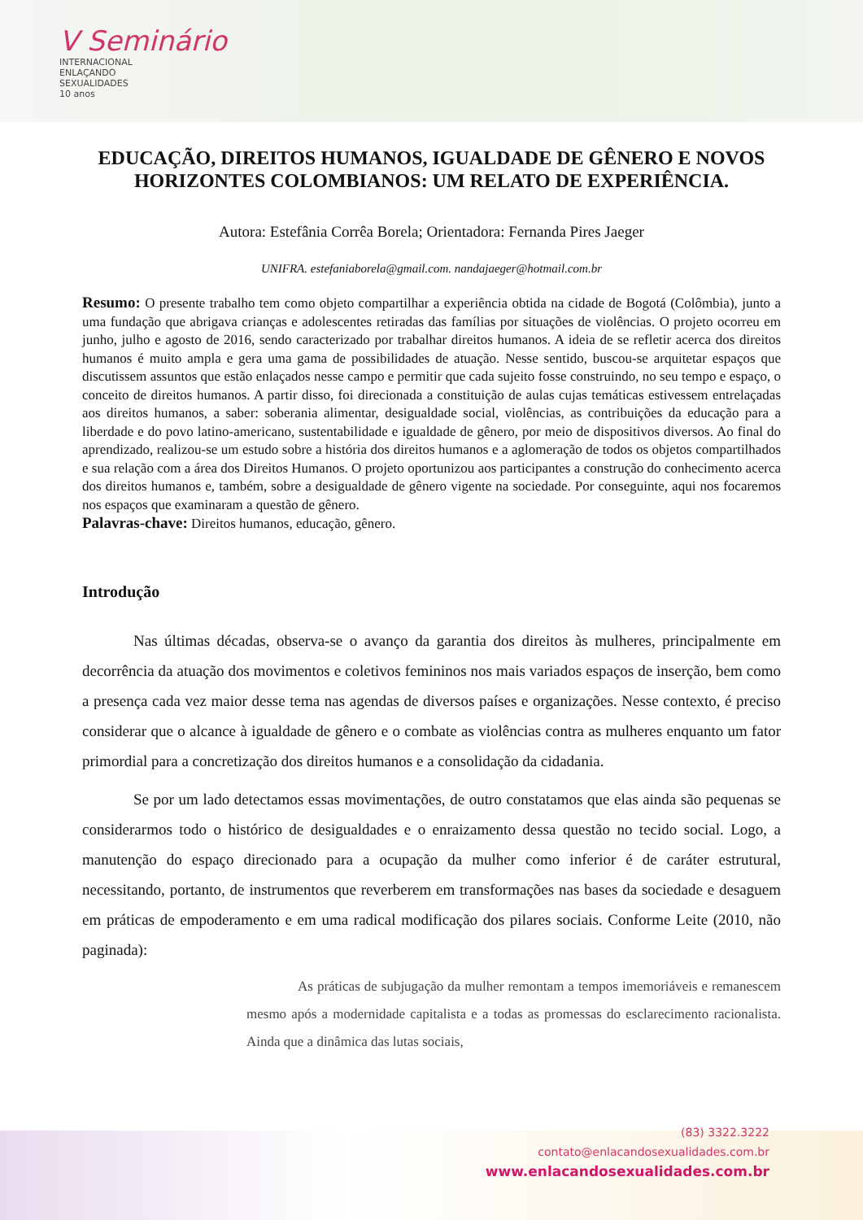V Seminário
INTERNACIONAL
ENLAÇANDO
SEXUALIDADES
10 anos
EDUCAÇÃO, DIREITOS HUMANOS, IGUALDADE DE GÊNERO E NOVOS HORIZONTES COLOMBIANOS: UM RELATO DE EXPERIÊNCIA.
Autora: Estefânia Corrêa Borela; Orientadora: Fernanda Pires Jaeger
UNIFRA. estefaniaborela@gmail.com. nandajaeger@hotmail.com.br
Resumo: O presente trabalho tem como objeto compartilhar a experiência obtida na cidade de Bogotá (Colômbia), junto a uma fundação que abrigava crianças e adolescentes retiradas das famílias por situações de violências. O projeto ocorreu em junho, julho e agosto de 2016, sendo caracterizado por trabalhar direitos humanos. A ideia de se refletir acerca dos direitos humanos é muito ampla e gera uma gama de possibilidades de atuação. Nesse sentido, buscou-se arquitetar espaços que discutissem assuntos que estão enlaçados nesse campo e permitir que cada sujeito fosse construindo, no seu tempo e espaço, o conceito de direitos humanos. A partir disso, foi direcionada a constituição de aulas cujas temáticas estivessem entrelaçadas aos direitos humanos, a saber: soberania alimentar, desigualdade social, violências, as contribuições da educação para a liberdade e do povo latino-americano, sustentabilidade e igualdade de gênero, por meio de dispositivos diversos. Ao final do aprendizado, realizou-se um estudo sobre a história dos direitos humanos e a aglomeração de todos os objetos compartilhados e sua relação com a área dos Direitos Humanos. O projeto oportunizou aos participantes a construção do conhecimento acerca dos direitos humanos e, também, sobre a desigualdade de gênero vigente na sociedade. Por conseguinte, aqui nos focaremos nos espaços que examinaram a questão de gênero.
Palavras-chave: Direitos humanos, educação, gênero.
Introdução
Nas últimas décadas, observa-se o avanço da garantia dos direitos às mulheres, principalmente em decorrência da atuação dos movimentos e coletivos femininos nos mais variados espaços de inserção, bem como a presença cada vez maior desse tema nas agendas de diversos países e organizações. Nesse contexto, é preciso considerar que o alcance à igualdade de gênero e o combate as violências contra as mulheres enquanto um fator primordial para a concretização dos direitos humanos e a consolidação da cidadania.
Se por um lado detectamos essas movimentações, de outro constatamos que elas ainda são pequenas se considerarmos todo o histórico de desigualdades e o enraizamento dessa questão no tecido social. Logo, a manutenção do espaço direcionado para a ocupação da mulher como inferior é de caráter estrutural, necessitando, portanto, de instrumentos que reverberem em transformações nas bases da sociedade e desaguem em práticas de empoderamento e em uma radical modificação dos pilares sociais. Conforme Leite (2010, não paginada):
As práticas de subjugação da mulher remontam a tempos imemoriáveis e remanescem mesmo após a modernidade capitalista e a todas as promessas do esclarecimento racionalista. Ainda que a dinâmica das lutas sociais,
(83) 3322.3222
contato@enlacandosexualidades.com.br
www.enlacandosexualidades.com.br